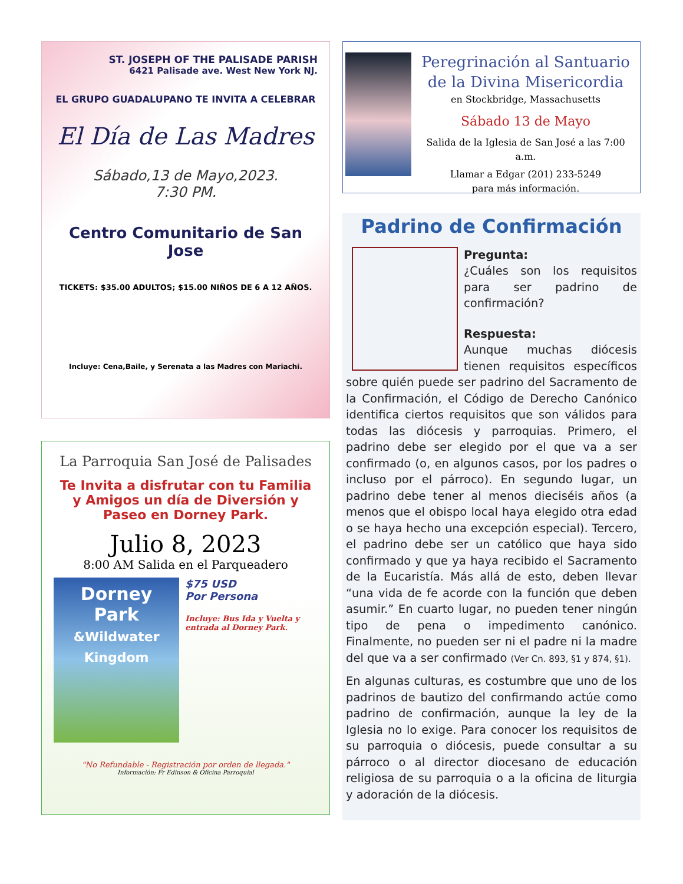ST. JOSEPH OF THE PALISADE PARISH
6421 Palisade ave. West New York NJ.
EL GRUPO GUADALUPANO TE INVITA A CELEBRAR
El Día de Las Madres
Sábado,13 de Mayo,2023.
7:30 PM.
Centro Comunitario de San Jose
TICKETS: $35.00 ADULTOS; $15.00 NIÑOS DE 6 A 12 AÑOS.
Incluye: Cena,Baile, y Serenata a las Madres con Mariachi.
La Parroquia San José de Palisades
Te Invita a disfrutar con tu Familia y Amigos un día de Diversión y Paseo en Dorney Park.
Julio 8, 2023
8:00 AM Salida en el Parqueadero
Dorney Park
&Wildwater Kingdom
$75 USD
Por Persona
Incluye: Bus Ida y Vuelta y entrada al Dorney Park.
"No Refundable - Registración por orden de llegada."
Información: Fr Edinson & Oficina Parroquial
Peregrinación al Santuario
de la Divina Misericordia
en Stockbridge, Massachusetts
Sábado 13 de Mayo
Salida de la Iglesia de San José a las 7:00 a.m.
Llamar a Edgar (201) 233-5249
para más información.
Padrino de Confirmación
Pregunta:
¿Cuáles son los requisitos para ser padrino de confirmación?
Respuesta:
Aunque muchas diócesis tienen requisitos específicos sobre quién puede ser padrino del Sacramento de la Confirmación, el Código de Derecho Canónico identifica ciertos requisitos que son válidos para todas las diócesis y parroquias. Primero, el padrino debe ser elegido por el que va a ser confirmado (o, en algunos casos, por los padres o incluso por el párroco). En segundo lugar, un padrino debe tener al menos dieciséis años (a menos que el obispo local haya elegido otra edad o se haya hecho una excepción especial). Tercero, el padrino debe ser un católico que haya sido confirmado y que ya haya recibido el Sacramento de la Eucaristía. Más allá de esto, deben llevar “una vida de fe acorde con la función que deben asumir.” En cuarto lugar, no pueden tener ningún tipo de pena o impedimento canónico. Finalmente, no pueden ser ni el padre ni la madre del que va a ser confirmado (Ver Cn. 893, §1 y 874, §1).
En algunas culturas, es costumbre que uno de los padrinos de bautizo del confirmando actúe como padrino de confirmación, aunque la ley de la Iglesia no lo exige. Para conocer los requisitos de su parroquia o diócesis, puede consultar a su párroco o al director diocesano de educación religiosa de su parroquia o a la oficina de liturgia y adoración de la diócesis.